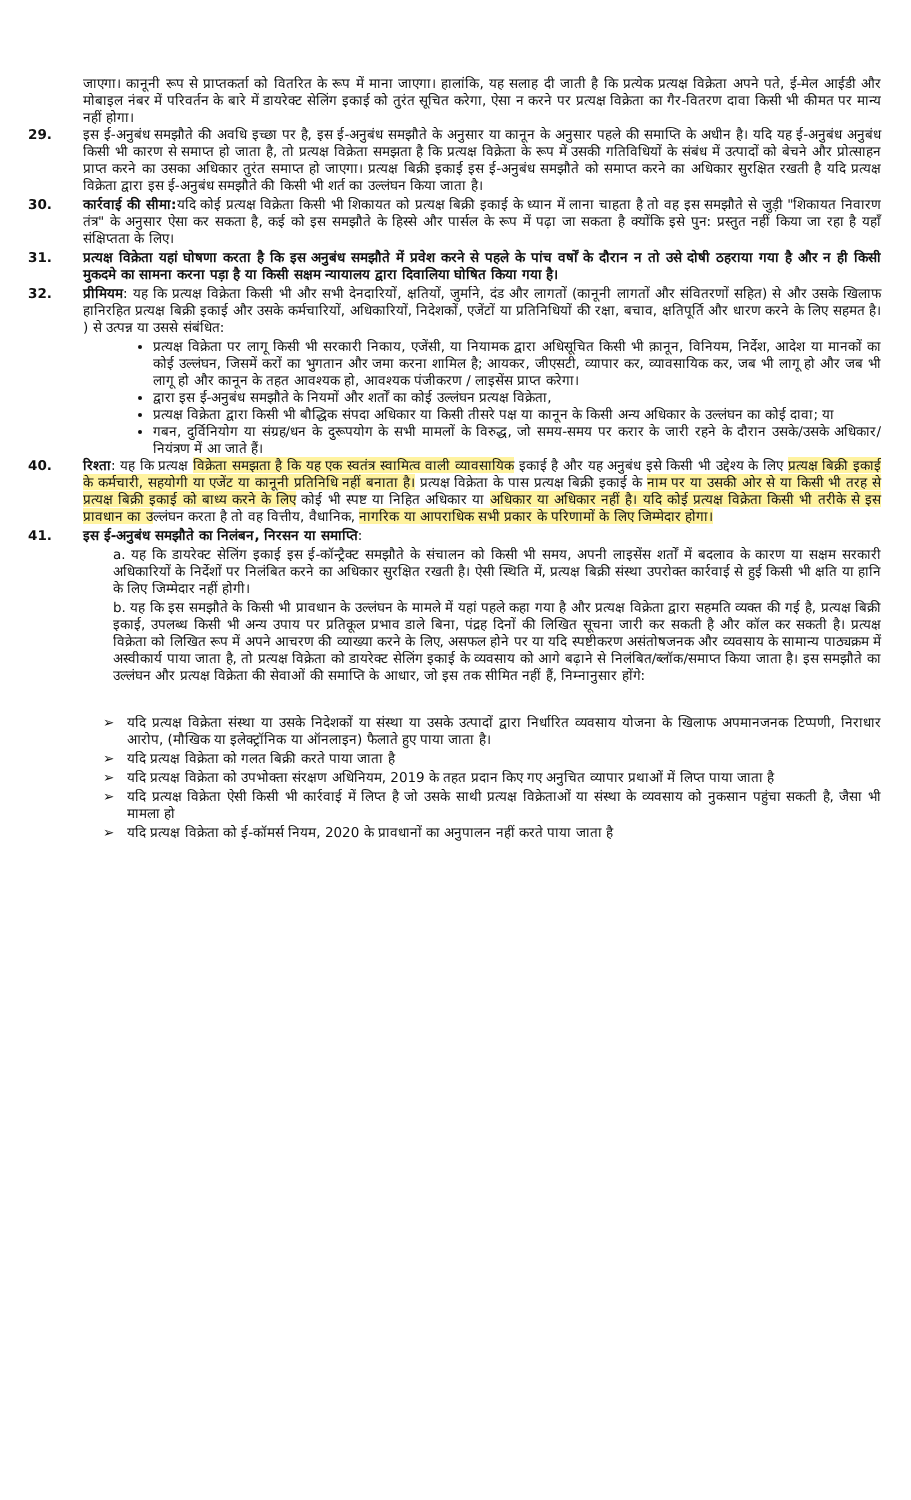जाएगा। कानूनी रूप से प्राप्तकर्ता को वितरित के रूप में माना जाएगा। हालांकि, यह सलाह दी जाती है कि प्रत्येक प्रत्यक्ष विक्रेता अपने पते, ई-मेल आईडी और मोबाइल नंबर में परिवर्तन के बारे में डायरेक्ट सेलिंग इकाई को तुरंत सूचित करेगा, ऐसा न करने पर प्रत्यक्ष विक्रेता का गैर-वितरण दावा किसी भी कीमत पर मान्य नहीं होगा।
29. इस ई-अनुबंध समझौते की अवधि इच्छा पर है, इस ई-अनुबंध समझौते के अनुसार या कानून के अनुसार पहले की समाप्ति के अधीन है। यदि यह ई-अनुबंध अनुबंध किसी भी कारण से समाप्त हो जाता है, तो प्रत्यक्ष विक्रेता समझता है कि प्रत्यक्ष विक्रेता के रूप में उसकी गतिविधियों के संबंध में उत्पादों को बेचने और प्रोत्साहन प्राप्त करने का उसका अधिकार तुरंत समाप्त हो जाएगा। प्रत्यक्ष बिक्री इकाई इस ई-अनुबंध समझौते को समाप्त करने का अधिकार सुरक्षित रखती है यदि प्रत्यक्ष विक्रेता द्वारा इस ई-अनुबंध समझौते की किसी भी शर्त का उल्लंघन किया जाता है।
30. कार्रवाई की सीमा: यदि कोई प्रत्यक्ष विक्रेता किसी भी शिकायत को प्रत्यक्ष बिक्री इकाई के ध्यान में लाना चाहता है तो वह इस समझौते से जुड़ी "शिकायत निवारण तंत्र" के अनुसार ऐसा कर सकता है, कई को इस समझौते के हिस्से और पार्सल के रूप में पढ़ा जा सकता है क्योंकि इसे पुन: प्रस्तुत नहीं किया जा रहा है यहाँ संक्षिप्तता के लिए।
31. प्रत्यक्ष विक्रेता यहां घोषणा करता है कि इस अनुबंध समझौते में प्रवेश करने से पहले के पांच वर्षों के दौरान न तो उसे दोषी ठहराया गया है और न ही किसी मुकदमे का सामना करना पड़ा है या किसी सक्षम न्यायालय द्वारा दिवालिया घोषित किया गया है।
32. प्रीमियम: यह कि प्रत्यक्ष विक्रेता किसी भी और सभी देनदारियों, क्षतियों, जुर्माने, दंड और लागतों (कानूनी लागतों और संवितरणों सहित) से और उसके खिलाफ हानिरहित प्रत्यक्ष बिक्री इकाई और उसके कर्मचारियों, अधिकारियों, निदेशकों, एजेंटों या प्रतिनिधियों की रक्षा, बचाव, क्षतिपूर्ति और धारण करने के लिए सहमत है। ) से उत्पन्न या उससे संबंधित:
प्रत्यक्ष विक्रेता पर लागू किसी भी सरकारी निकाय, एजेंसी, या नियामक द्वारा अधिसूचित किसी भी क़ानून, विनियम, निर्देश, आदेश या मानकों का कोई उल्लंघन, जिसमें करों का भुगतान और जमा करना शामिल है; आयकर, जीएसटी, व्यापार कर, व्यावसायिक कर, जब भी लागू हो और जब भी लागू हो और कानून के तहत आवश्यक हो, आवश्यक पंजीकरण / लाइसेंस प्राप्त करेगा।
द्वारा इस ई-अनुबंध समझौते के नियमों और शर्तों का कोई उल्लंघन प्रत्यक्ष विक्रेता,
प्रत्यक्ष विक्रेता द्वारा किसी भी बौद्धिक संपदा अधिकार या किसी तीसरे पक्ष या कानून के किसी अन्य अधिकार के उल्लंघन का कोई दावा; या
गबन, दुर्विनियोग या संग्रह/धन के दुरूपयोग के सभी मामलों के विरुद्ध, जो समय-समय पर करार के जारी रहने के दौरान उसके/उसके अधिकार/नियंत्रण में आ जाते हैं।
40. रिश्ता: यह कि प्रत्यक्ष विक्रेता समझता है कि यह एक स्वतंत्र स्वामित्व वाली व्यावसायिक इकाई है और यह अनुबंध इसे किसी भी उद्देश्य के लिए प्रत्यक्ष बिक्री इकाई के कर्मचारी, सहयोगी या एजेंट या कानूनी प्रतिनिधि नहीं बनाता है। प्रत्यक्ष विक्रेता के पास प्रत्यक्ष बिक्री इकाई के नाम पर या उसकी ओर से या किसी भी तरह से प्रत्यक्ष बिक्री इकाई को बाध्य करने के लिए कोई भी स्पष्ट या निहित अधिकार या अधिकार या अधिकार नहीं है। यदि कोई प्रत्यक्ष विक्रेता किसी भी तरीके से इस प्रावधान का उल्लंघन करता है तो वह वित्तीय, वैधानिक, नागरिक या आपराधिक सभी प्रकार के परिणामों के लिए जिम्मेदार होगा।
41. इस ई-अनुबंध समझौते का निलंबन, निरसन या समाप्ति:
a. यह कि डायरेक्ट सेलिंग इकाई इस ई-कॉन्ट्रैक्ट समझौते के संचालन को किसी भी समय, अपनी लाइसेंस शर्तों में बदलाव के कारण या सक्षम सरकारी अधिकारियों के निर्देशों पर निलंबित करने का अधिकार सुरक्षित रखती है। ऐसी स्थिति में, प्रत्यक्ष बिक्री संस्था उपरोक्त कार्रवाई से हुई किसी भी क्षति या हानि के लिए जिम्मेदार नहीं होगी।
b. यह कि इस समझौते के किसी भी प्रावधान के उल्लंघन के मामले में यहां पहले कहा गया है और प्रत्यक्ष विक्रेता द्वारा सहमति व्यक्त की गई है, प्रत्यक्ष बिक्री इकाई, उपलब्ध किसी भी अन्य उपाय पर प्रतिकूल प्रभाव डाले बिना, पंद्रह दिनों की लिखित सूचना जारी कर सकती है और कॉल कर सकती है। प्रत्यक्ष विक्रेता को लिखित रूप में अपने आचरण की व्याख्या करने के लिए, असफल होने पर या यदि स्पष्टीकरण असंतोषजनक और व्यवसाय के सामान्य पाठ्यक्रम में अस्वीकार्य पाया जाता है, तो प्रत्यक्ष विक्रेता को डायरेक्ट सेलिंग इकाई के व्यवसाय को आगे बढ़ाने से निलंबित/ब्लॉक/समाप्त किया जाता है। इस समझौते का उल्लंघन और प्रत्यक्ष विक्रेता की सेवाओं की समाप्ति के आधार, जो इस तक सीमित नहीं हैं, निम्नानुसार होंगे:
➢ यदि प्रत्यक्ष विक्रेता संस्था या उसके निदेशकों या संस्था या उसके उत्पादों द्वारा निर्धारित व्यवसाय योजना के खिलाफ अपमानजनक टिप्पणी, निराधार आरोप, (मौखिक या इलेक्ट्रॉनिक या ऑनलाइन) फैलाते हुए पाया जाता है।
➢ यदि प्रत्यक्ष विक्रेता को गलत बिक्री करते पाया जाता है
➢ यदि प्रत्यक्ष विक्रेता को उपभोक्ता संरक्षण अधिनियम, 2019 के तहत प्रदान किए गए अनुचित व्यापार प्रथाओं में लिप्त पाया जाता है
➢ यदि प्रत्यक्ष विक्रेता ऐसी किसी भी कार्रवाई में लिप्त है जो उसके साथी प्रत्यक्ष विक्रेताओं या संस्था के व्यवसाय को नुकसान पहुंचा सकती है, जैसा भी मामला हो
➢ यदि प्रत्यक्ष विक्रेता को ई-कॉमर्स नियम, 2020 के प्रावधानों का अनुपालन नहीं करते पाया जाता है